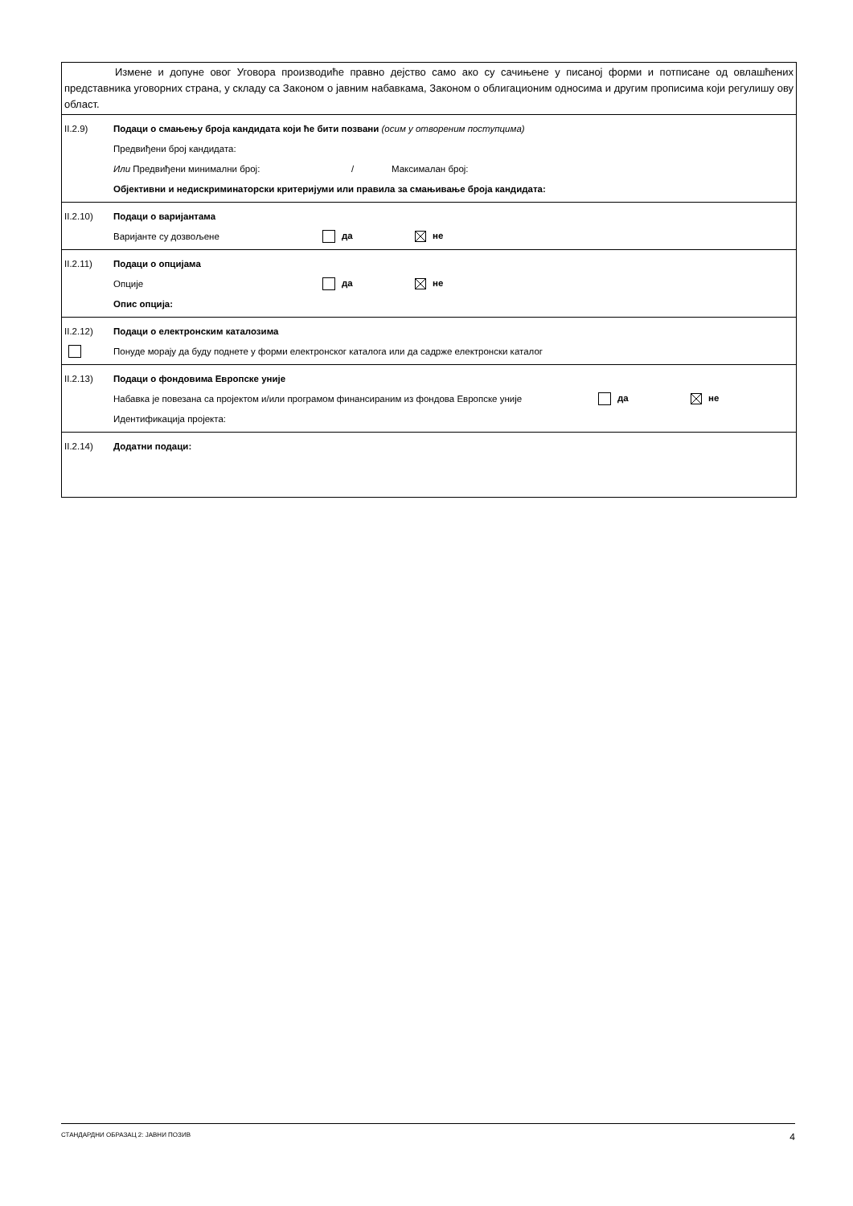Измене и допуне овог Уговора производиће правно дејство само ако су сачињене у писаној форми и потписане од овлашћених представника уговорних страна, у складу са Законом о јавним набавкама, Законом о облигационим односима и другим прописима који регулишу ову област.
II.2.9) Подаци о смањењу броја кандидата који ће бити позвани (осим у отвореним поступцима)
Предвиђени број кандидата:
Или Предвиђени минимални број: / Максималан број:
Објективни и недискриминаторски критеријуми или правила за смањивање броја кандидата:
II.2.10) Подаци о варијантама
Варијанте су дозвољене да не
II.2.11) Подаци о опцијама
Опције да не
Опис опција:
II.2.12) Подаци о електронским каталозима
Понуде морају да буду поднете у форми електронског каталога или да садрже електронски каталог
II.2.13) Подаци о фондовима Европске уније
Набавка је повезана са пројектом и/или програмом финансираним из фондова Европске уније да не
Идентификација пројекта:
II.2.14) Додатни подаци:
СТАНДАРДНИ ОБРАЗАЦ 2: ЈАВНИ ПОЗИВ 4